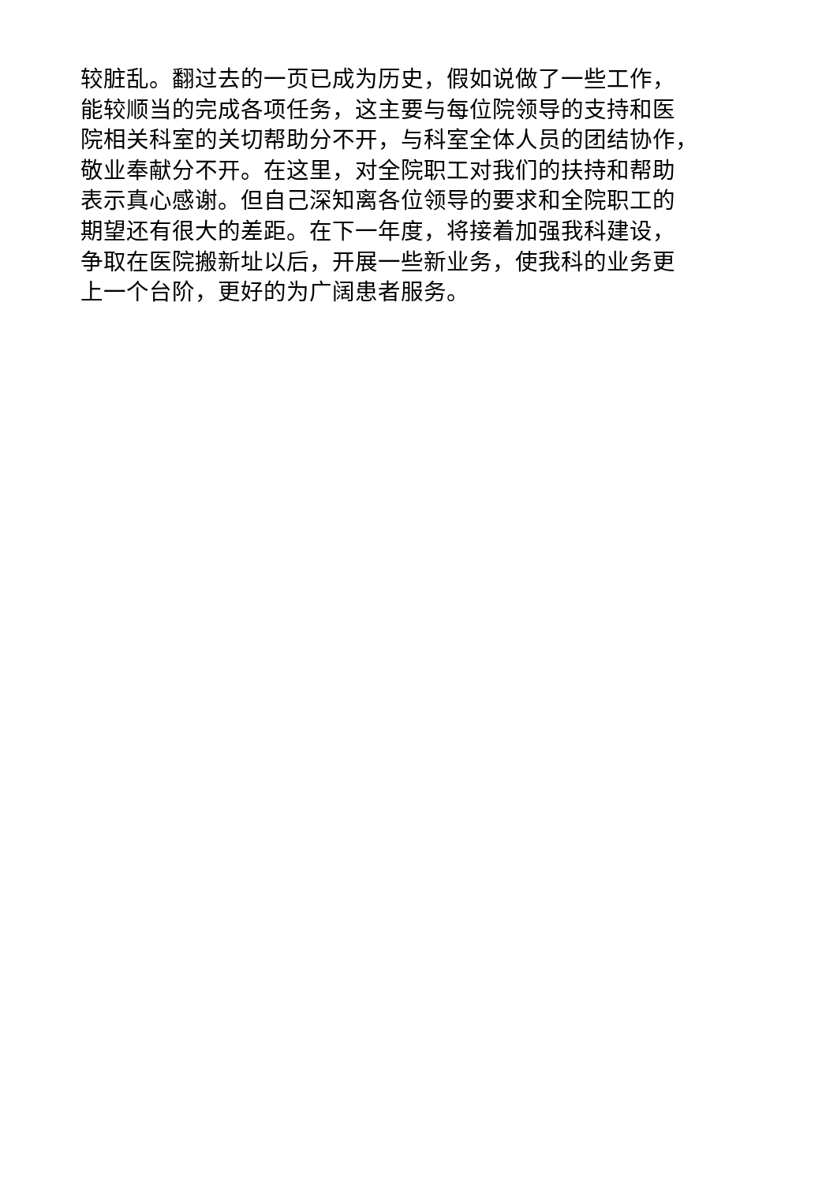较脏乱。翻过去的一页已成为历史，假如说做了一些工作，
能较顺当的完成各项任务，这主要与每位院领导的支持和医
院相关科室的关切帮助分不开，与科室全体人员的团结协作，
敬业奉献分不开。在这里，对全院职工对我们的扶持和帮助
表示真心感谢。但自己深知离各位领导的要求和全院职工的
期望还有很大的差距。在下一年度，将接着加强我科建设，
争取在医院搬新址以后，开展一些新业务，使我科的业务更
上一个台阶，更好的为广阔患者服务。